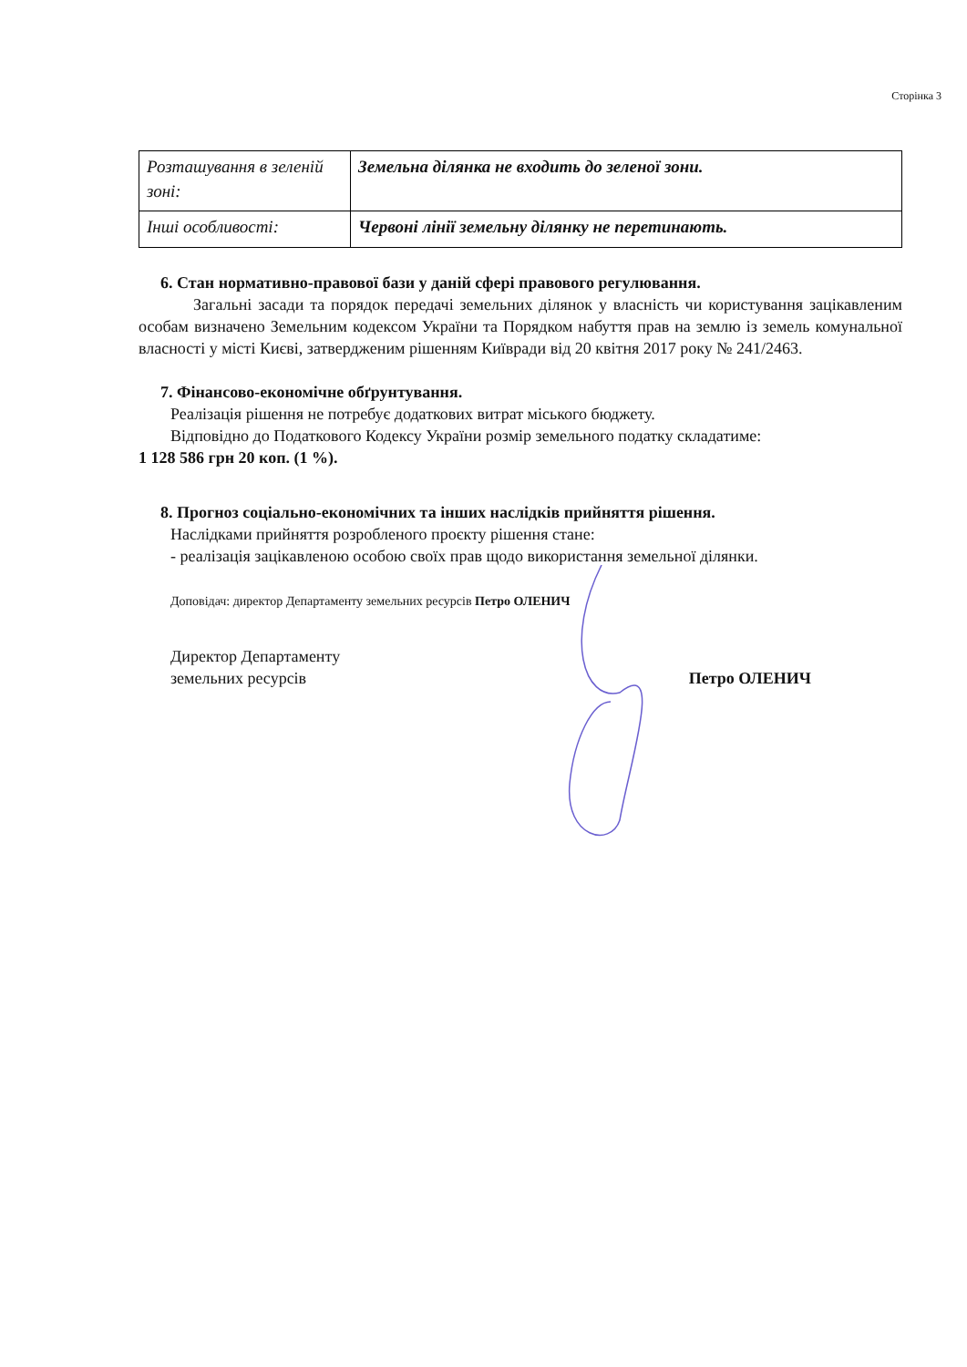Сторінка 3
| Розташування в зеленій зоні: | Земельна ділянка не входить до зеленої зони. |
| Інші особливості: | Червоні лінії земельну ділянку не перетинають. |
6. Стан нормативно-правової бази у даній сфері правового регулювання.
Загальні засади та порядок передачі земельних ділянок у власність чи користування зацікавленим особам визначено Земельним кодексом України та Порядком набуття прав на землю із земель комунальної власності у місті Києві, затвердженим рішенням Київради від 20 квітня 2017 року № 241/2463.
7. Фінансово-економічне обґрунтування.
Реалізація рішення не потребує додаткових витрат міського бюджету.
Відповідно до Податкового Кодексу України розмір земельного податку складатиме:
1 128 586 грн 20 коп. (1 %).
8. Прогноз соціально-економічних та інших наслідків прийняття рішення.
Наслідками прийняття розробленого проєкту рішення стане:
- реалізація зацікавленою особою своїх прав щодо використання земельної ділянки.
Доповідач: директор Департаменту земельних ресурсів Петро ОЛЕНИЧ
Директор Департаменту
земельних ресурсів
Петро ОЛЕНИЧ